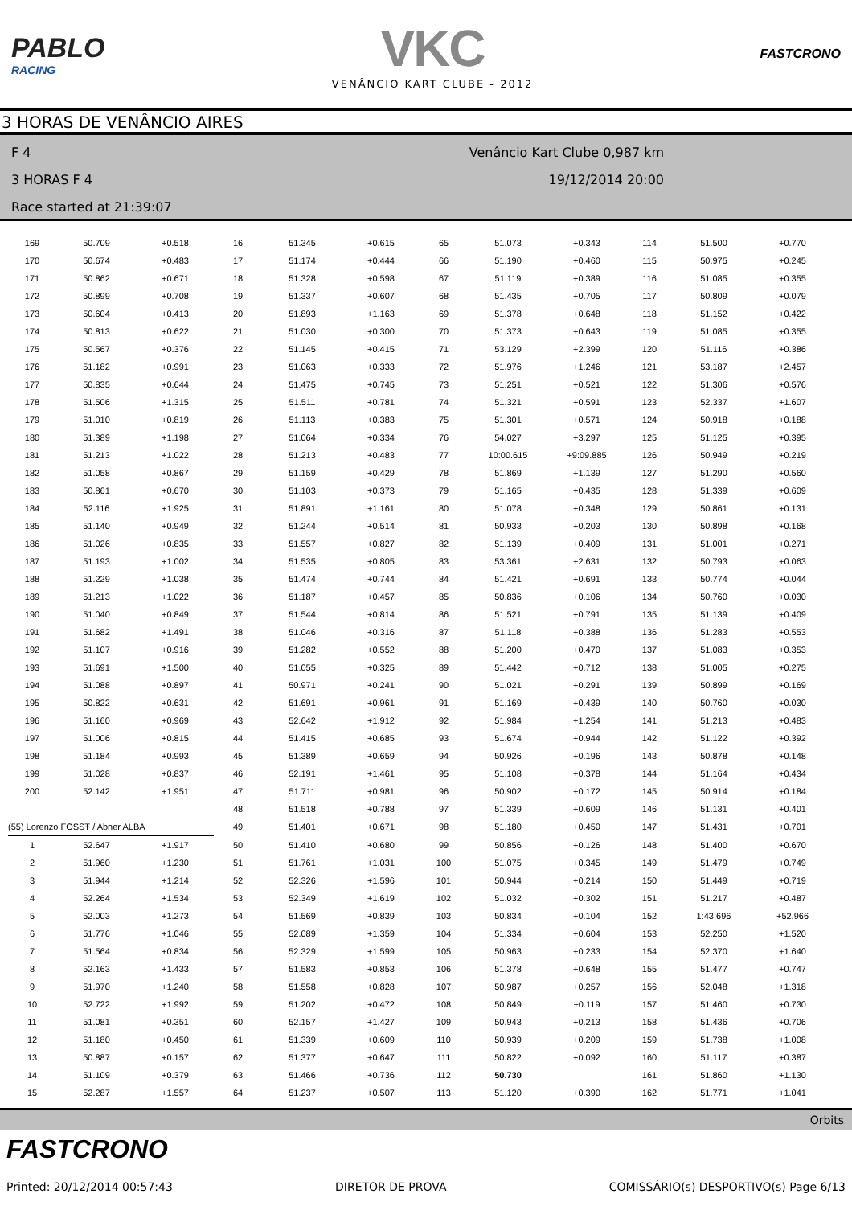PABLO
RACING
VKC
VENÂNCIO KART CLUBE - 2012
FASTCRONO
3 HORAS DE VENÂNCIO AIRES
F 4 Venâncio Kart Clube 0,987 km
3 HORAS F 4 19/12/2014 20:00
Race started at 21:39:07
| 169 | 50.709 | +0.518 | 16 | 51.345 | +0.615 | 65 | 51.073 | +0.343 | 114 | 51.500 | +0.770 |
| 170 | 50.674 | +0.483 | 17 | 51.174 | +0.444 | 66 | 51.190 | +0.460 | 115 | 50.975 | +0.245 |
| 171 | 50.862 | +0.671 | 18 | 51.328 | +0.598 | 67 | 51.119 | +0.389 | 116 | 51.085 | +0.355 |
| 172 | 50.899 | +0.708 | 19 | 51.337 | +0.607 | 68 | 51.435 | +0.705 | 117 | 50.809 | +0.079 |
| 173 | 50.604 | +0.413 | 20 | 51.893 | +1.163 | 69 | 51.378 | +0.648 | 118 | 51.152 | +0.422 |
| 174 | 50.813 | +0.622 | 21 | 51.030 | +0.300 | 70 | 51.373 | +0.643 | 119 | 51.085 | +0.355 |
| 175 | 50.567 | +0.376 | 22 | 51.145 | +0.415 | 71 | 53.129 | +2.399 | 120 | 51.116 | +0.386 |
| 176 | 51.182 | +0.991 | 23 | 51.063 | +0.333 | 72 | 51.976 | +1.246 | 121 | 53.187 | +2.457 |
| 177 | 50.835 | +0.644 | 24 | 51.475 | +0.745 | 73 | 51.251 | +0.521 | 122 | 51.306 | +0.576 |
| 178 | 51.506 | +1.315 | 25 | 51.511 | +0.781 | 74 | 51.321 | +0.591 | 123 | 52.337 | +1.607 |
| 179 | 51.010 | +0.819 | 26 | 51.113 | +0.383 | 75 | 51.301 | +0.571 | 124 | 50.918 | +0.188 |
| 180 | 51.389 | +1.198 | 27 | 51.064 | +0.334 | 76 | 54.027 | +3.297 | 125 | 51.125 | +0.395 |
| 181 | 51.213 | +1.022 | 28 | 51.213 | +0.483 | 77 | 10:00.615 | +9:09.885 | 126 | 50.949 | +0.219 |
| 182 | 51.058 | +0.867 | 29 | 51.159 | +0.429 | 78 | 51.869 | +1.139 | 127 | 51.290 | +0.560 |
| 183 | 50.861 | +0.670 | 30 | 51.103 | +0.373 | 79 | 51.165 | +0.435 | 128 | 51.339 | +0.609 |
| 184 | 52.116 | +1.925 | 31 | 51.891 | +1.161 | 80 | 51.078 | +0.348 | 129 | 50.861 | +0.131 |
| 185 | 51.140 | +0.949 | 32 | 51.244 | +0.514 | 81 | 50.933 | +0.203 | 130 | 50.898 | +0.168 |
| 186 | 51.026 | +0.835 | 33 | 51.557 | +0.827 | 82 | 51.139 | +0.409 | 131 | 51.001 | +0.271 |
| 187 | 51.193 | +1.002 | 34 | 51.535 | +0.805 | 83 | 53.361 | +2.631 | 132 | 50.793 | +0.063 |
| 188 | 51.229 | +1.038 | 35 | 51.474 | +0.744 | 84 | 51.421 | +0.691 | 133 | 50.774 | +0.044 |
| 189 | 51.213 | +1.022 | 36 | 51.187 | +0.457 | 85 | 50.836 | +0.106 | 134 | 50.760 | +0.030 |
| 190 | 51.040 | +0.849 | 37 | 51.544 | +0.814 | 86 | 51.521 | +0.791 | 135 | 51.139 | +0.409 |
| 191 | 51.682 | +1.491 | 38 | 51.046 | +0.316 | 87 | 51.118 | +0.388 | 136 | 51.283 | +0.553 |
| 192 | 51.107 | +0.916 | 39 | 51.282 | +0.552 | 88 | 51.200 | +0.470 | 137 | 51.083 | +0.353 |
| 193 | 51.691 | +1.500 | 40 | 51.055 | +0.325 | 89 | 51.442 | +0.712 | 138 | 51.005 | +0.275 |
| 194 | 51.088 | +0.897 | 41 | 50.971 | +0.241 | 90 | 51.021 | +0.291 | 139 | 50.899 | +0.169 |
| 195 | 50.822 | +0.631 | 42 | 51.691 | +0.961 | 91 | 51.169 | +0.439 | 140 | 50.760 | +0.030 |
| 196 | 51.160 | +0.969 | 43 | 52.642 | +1.912 | 92 | 51.984 | +1.254 | 141 | 51.213 | +0.483 |
| 197 | 51.006 | +0.815 | 44 | 51.415 | +0.685 | 93 | 51.674 | +0.944 | 142 | 51.122 | +0.392 |
| 198 | 51.184 | +0.993 | 45 | 51.389 | +0.659 | 94 | 50.926 | +0.196 | 143 | 50.878 | +0.148 |
| 199 | 51.028 | +0.837 | 46 | 52.191 | +1.461 | 95 | 51.108 | +0.378 | 144 | 51.164 | +0.434 |
| 200 | 52.142 | +1.951 | 47 | 51.711 | +0.981 | 96 | 50.902 | +0.172 | 145 | 50.914 | +0.184 |
| | | | 48 | 51.518 | +0.788 | 97 | 51.339 | +0.609 | 146 | 51.131 | +0.401 |
| (55) Lorenzo FOSSŦ / Abner ALBA | | | 49 | 51.401 | +0.671 | 98 | 51.180 | +0.450 | 147 | 51.431 | +0.701 |
| 1 | 52.647 | +1.917 | 50 | 51.410 | +0.680 | 99 | 50.856 | +0.126 | 148 | 51.400 | +0.670 |
| 2 | 51.960 | +1.230 | 51 | 51.761 | +1.031 | 100 | 51.075 | +0.345 | 149 | 51.479 | +0.749 |
| 3 | 51.944 | +1.214 | 52 | 52.326 | +1.596 | 101 | 50.944 | +0.214 | 150 | 51.449 | +0.719 |
| 4 | 52.264 | +1.534 | 53 | 52.349 | +1.619 | 102 | 51.032 | +0.302 | 151 | 51.217 | +0.487 |
| 5 | 52.003 | +1.273 | 54 | 51.569 | +0.839 | 103 | 50.834 | +0.104 | 152 | 1:43.696 | +52.966 |
| 6 | 51.776 | +1.046 | 55 | 52.089 | +1.359 | 104 | 51.334 | +0.604 | 153 | 52.250 | +1.520 |
| 7 | 51.564 | +0.834 | 56 | 52.329 | +1.599 | 105 | 50.963 | +0.233 | 154 | 52.370 | +1.640 |
| 8 | 52.163 | +1.433 | 57 | 51.583 | +0.853 | 106 | 51.378 | +0.648 | 155 | 51.477 | +0.747 |
| 9 | 51.970 | +1.240 | 58 | 51.558 | +0.828 | 107 | 50.987 | +0.257 | 156 | 52.048 | +1.318 |
| 10 | 52.722 | +1.992 | 59 | 51.202 | +0.472 | 108 | 50.849 | +0.119 | 157 | 51.460 | +0.730 |
| 11 | 51.081 | +0.351 | 60 | 52.157 | +1.427 | 109 | 50.943 | +0.213 | 158 | 51.436 | +0.706 |
| 12 | 51.180 | +0.450 | 61 | 51.339 | +0.609 | 110 | 50.939 | +0.209 | 159 | 51.738 | +1.008 |
| 13 | 50.887 | +0.157 | 62 | 51.377 | +0.647 | 111 | 50.822 | +0.092 | 160 | 51.117 | +0.387 |
| 14 | 51.109 | +0.379 | 63 | 51.466 | +0.736 | 112 | 50.730 | | 161 | 51.860 | +1.130 |
| 15 | 52.287 | +1.557 | 64 | 51.237 | +0.507 | 113 | 51.120 | +0.390 | 162 | 51.771 | +1.041 |
Orbits
FASTCRONO
Printed: 20/12/2014 00:57:43
DIRETOR DE PROVA
COMISSÁRIO(s) DESPORTIVO(s) Page 6/13